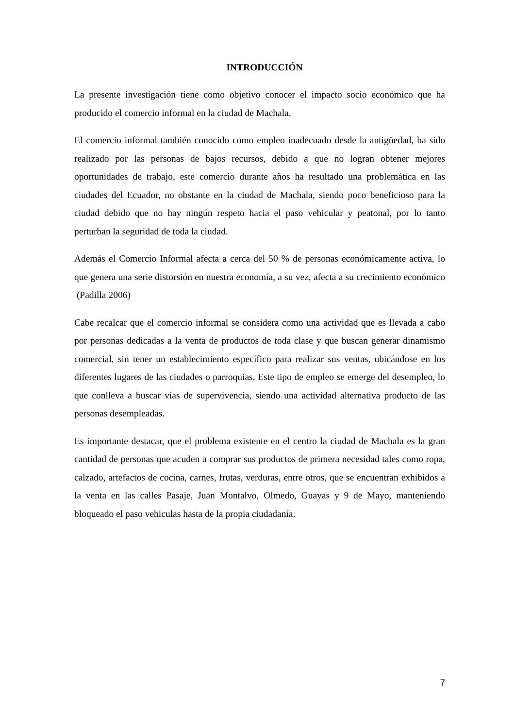INTRODUCCIÓN
La presente investigación tiene como objetivo conocer el impacto socio económico que ha producido el comercio informal en la ciudad de Machala.
El comercio informal también conocido como empleo inadecuado desde la antigüedad, ha sido realizado por las personas de bajos recursos, debido a que no logran obtener mejores oportunidades de trabajo, este comercio durante años ha resultado una problemática en las ciudades del Ecuador, no obstante en la ciudad de Machala, siendo poco beneficioso para la ciudad debido que no hay ningún respeto hacia el paso vehicular y peatonal, por lo tanto perturban la seguridad de toda la ciudad.
Además el Comercio Informal afecta a cerca del 50 % de personas económicamente activa, lo que genera una serie distorsión en nuestra economía, a su vez, afecta a su crecimiento económico (Padilla 2006)
Cabe recalcar que el comercio informal se considera como una actividad que es llevada a cabo por personas dedicadas a la venta de productos de toda clase y que buscan generar dinamismo comercial, sin tener un establecimiento específico para realizar sus ventas, ubicándose en los diferentes lugares de las ciudades o parroquias. Este tipo de empleo se emerge del desempleo, lo que conlleva a buscar vías de supervivencia, siendo una actividad alternativa producto de las personas desempleadas.
Es importante destacar, que el problema existente en el centro la ciudad de Machala es la gran cantidad de personas que acuden a comprar sus productos de primera necesidad tales como ropa, calzado, artefactos de cocina, carnes, frutas, verduras, entre otros, que se encuentran exhibidos a la venta en las calles Pasaje, Juan Montalvo, Olmedo, Guayas y 9 de Mayo, manteniendo bloqueado el paso vehiculas hasta de la propia ciudadanía.
7